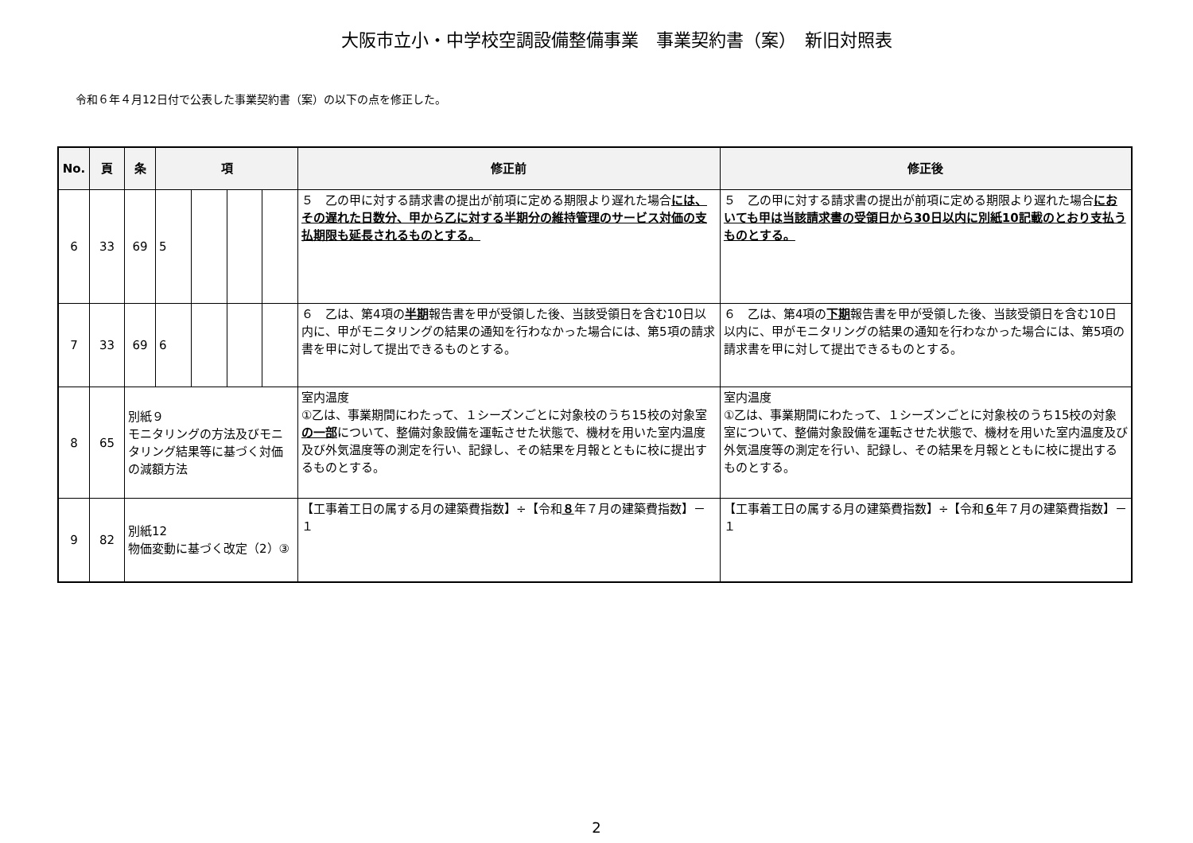大阪市立小・中学校空調設備整備事業　事業契約書（案）　新旧対照表
令和６年４月12日付で公表した事業契約書（案）の以下の点を修正した。
| No. | 頁 | 条 | 項 | | | | 修正前 | 修正後 |
| --- | --- | --- | --- | --- | --- | --- | --- | --- |
| 6 | 33 | 69 | 5 | | | | ５ 乙の甲に対する請求書の提出が前項に定める期限より遅れた場合 には、その遅れた日数分、甲から乙に対する半期分の維持管理のサービス対価の支払期限も延長されるものとする。 | ５ 乙の甲に対する請求書の提出が前項に定める期限より遅れた場合 においても甲は当該請求書の受領日から30日以内に別紙10記載のとおり支払うものとする。 |
| 7 | 33 | 69 | 6 | | | | ６ 乙は、第4項の 半期 報告書を甲が受領した後、当該受領日を含む10日以内に、甲がモニタリングの結果の通知を行わなかった場合には、第5項の請求書を甲に対して提出できるものとする。 | ６ 乙は、第4項の 下期 報告書を甲が受領した後、当該受領日を含む10日以内に、甲がモニタリングの結果の通知を行わなかった場合には、第5項の請求書を甲に対して提出できるものとする。 |
| 8 | 65 | 別紙９ モニタリングの方法及びモニタリング結果等に基づく対価の減額方法 | | | | | 室内温度 ①乙は、事業期間にわたって、１シーズンごとに対象校のうち15校の対象室 の一部 について、整備対象設備を運転させた状態で、機材を用いた室内温度及び外気温度等の測定を行い、記録し、その結果を月報とともに校に提出するものとする。 | 室内温度 ①乙は、事業期間にわたって、１シーズンごとに対象校のうち15校の対象室について、整備対象設備を運転させた状態で、機材を用いた室内温度及び外気温度等の測定を行い、記録し、その結果を月報とともに校に提出するものとする。 |
| 9 | 82 | 別紙12 物価変動に基づく改定（2）③ | | | | | 【工事着工日の属する月の建築費指数】÷【令和 ８ 年７月の建築費指数】－１ | 【工事着工日の属する月の建築費指数】÷【令和 ６ 年７月の建築費指数】－１ |
2